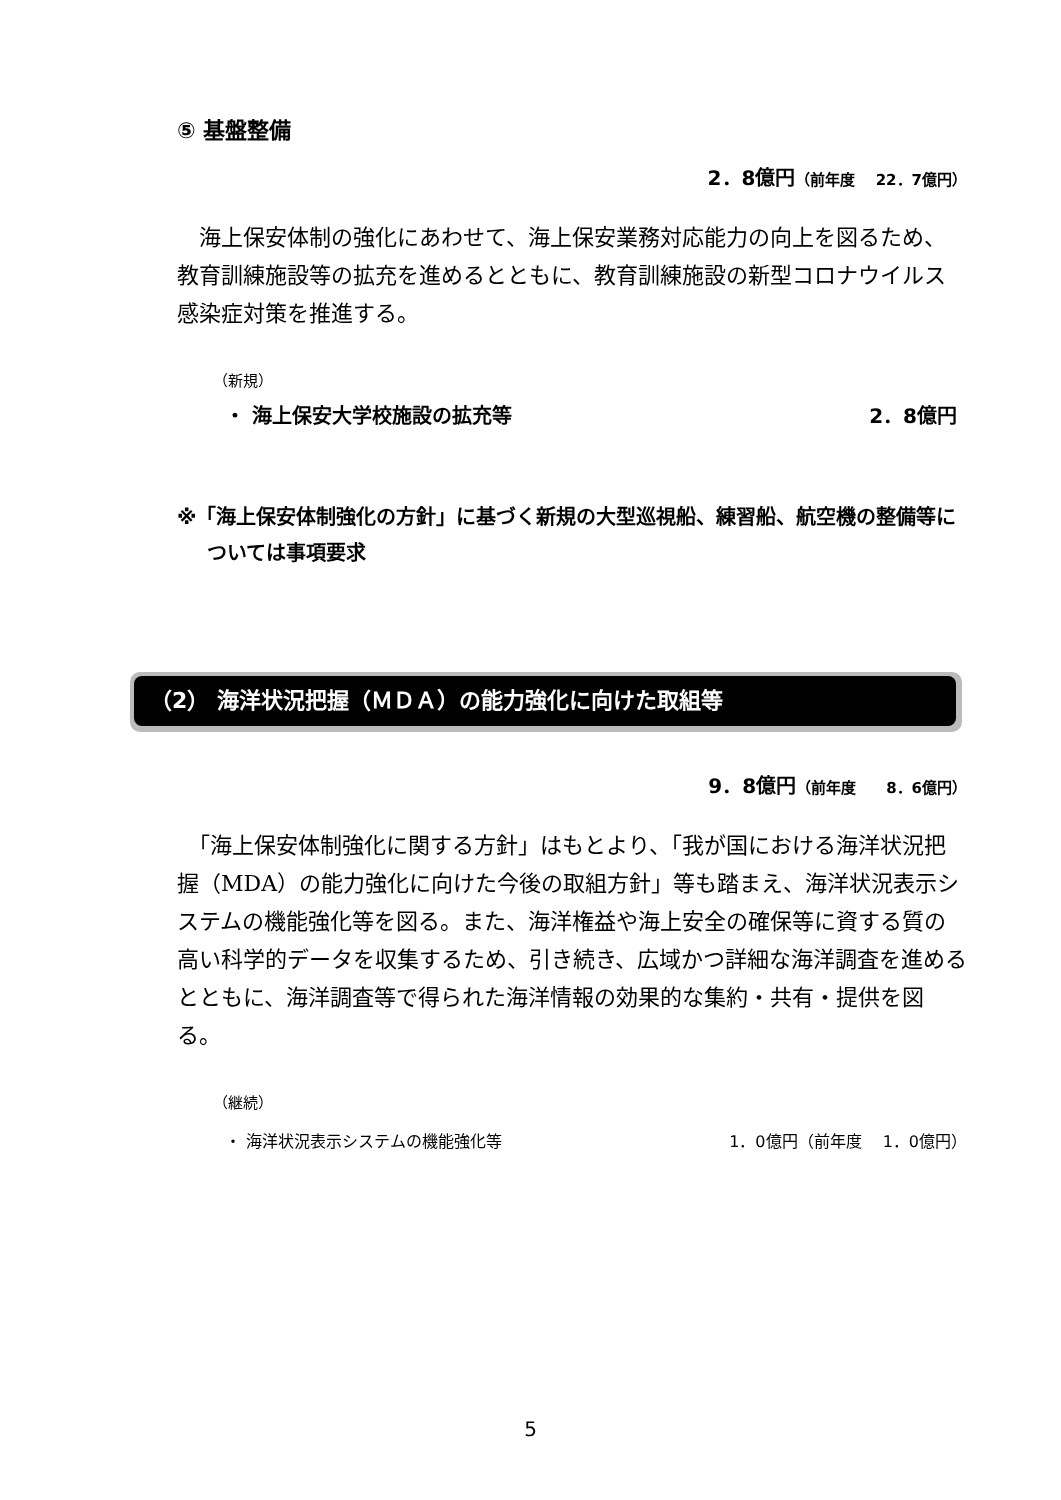⑤ 基盤整備
2．8億円（前年度　 22．7億円）
　海上保安体制の強化にあわせて、海上保安業務対応能力の向上を図るため、教育訓練施設等の拡充を進めるとともに、教育訓練施設の新型コロナウイルス感染症対策を推進する。
（新規）
・ 海上保安大学校施設の拡充等 2．8億円
※「海上保安体制強化の方針」に基づく新規の大型巡視船、練習船、航空機の整備等については事項要求
（2） 海洋状況把握（ＭＤＡ）の能力強化に向けた取組等
9．8億円（前年度　　8．6億円）
　「海上保安体制強化に関する方針」はもとより、「我が国における海洋状況把握（MDA）の能力強化に向けた今後の取組方針」等も踏まえ、海洋状況表示システムの機能強化等を図る。また、海洋権益や海上安全の確保等に資する質の高い科学的データを収集するため、引き続き、広域かつ詳細な海洋調査を進めるとともに、海洋調査等で得られた海洋情報の効果的な集約・共有・提供を図る。
（継続）
・ 海洋状況表示システムの機能強化等 1．0億円（前年度　 1．0億円）
5